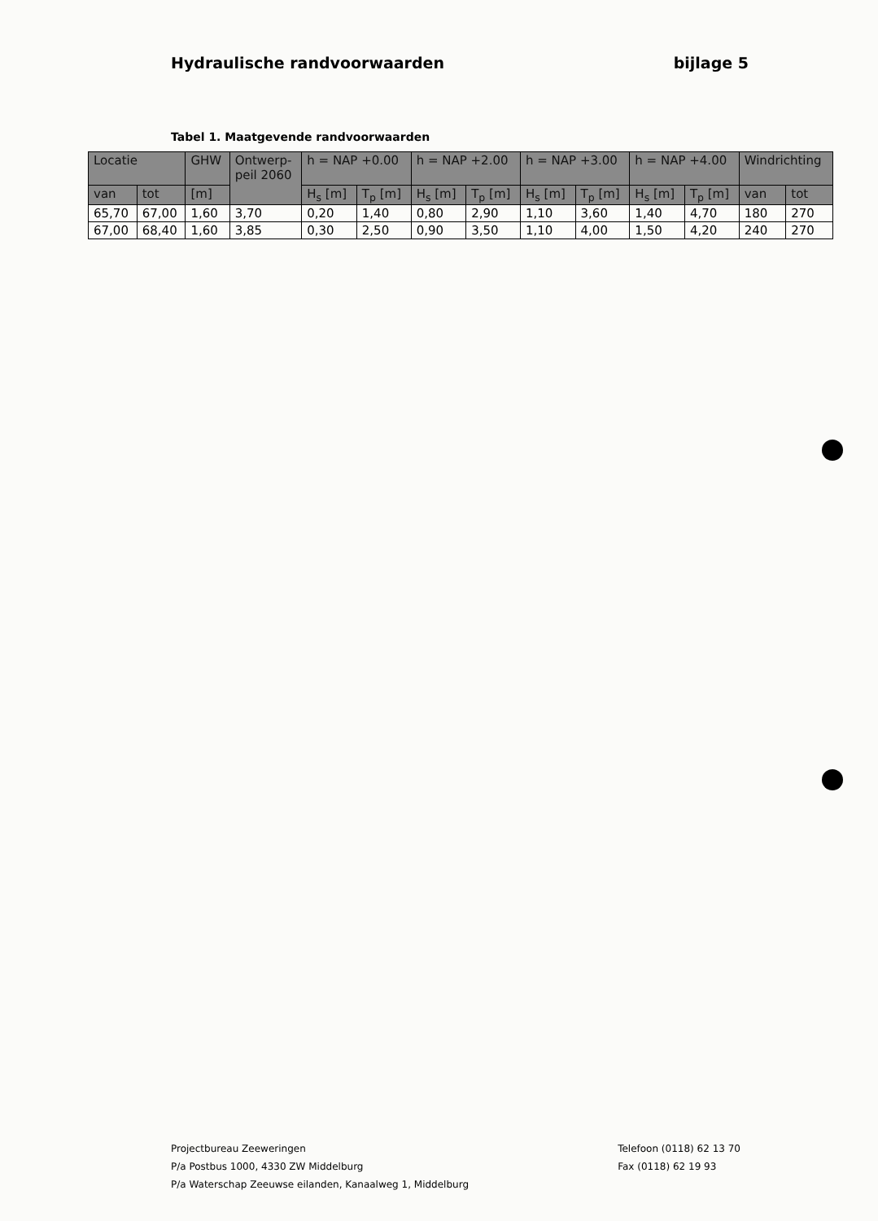Hydraulische randvoorwaarden bijlage 5
Tabel 1. Maatgevende randvoorwaarden
| Locatie | | GHW | Ontwerp- peil 2060 | h = NAP +0.00 | | h = NAP +2.00 | | h = NAP +3.00 | | h = NAP +4.00 | | Windrichting | |
| --- | --- | --- | --- | --- | --- | --- | --- | --- | --- | --- | --- | --- | --- |
| van | tot | [m] | | H<sub>s</sub> [m] | T<sub>p</sub> [m] | H<sub>s</sub> [m] | T<sub>p</sub> [m] | H<sub>s</sub> [m] | T<sub>p</sub> [m] | H<sub>s</sub> [m] | T<sub>p</sub> [m] | van | tot |
| 65,70 | 67,00 | 1,60 | 3,70 | 0,20 | 1,40 | 0,80 | 2,90 | 1,10 | 3,60 | 1,40 | 4,70 | 180 | 270 |
| 67,00 | 68,40 | 1,60 | 3,85 | 0,30 | 2,50 | 0,90 | 3,50 | 1,10 | 4,00 | 1,50 | 4,20 | 240 | 270 |
Projectbureau Zeeweringen
P/a Postbus 1000, 4330 ZW Middelburg
P/a Waterschap Zeeuwse eilanden, Kanaalweg 1, Middelburg
Telefoon (0118) 62 13 70
Fax (0118) 62 19 93